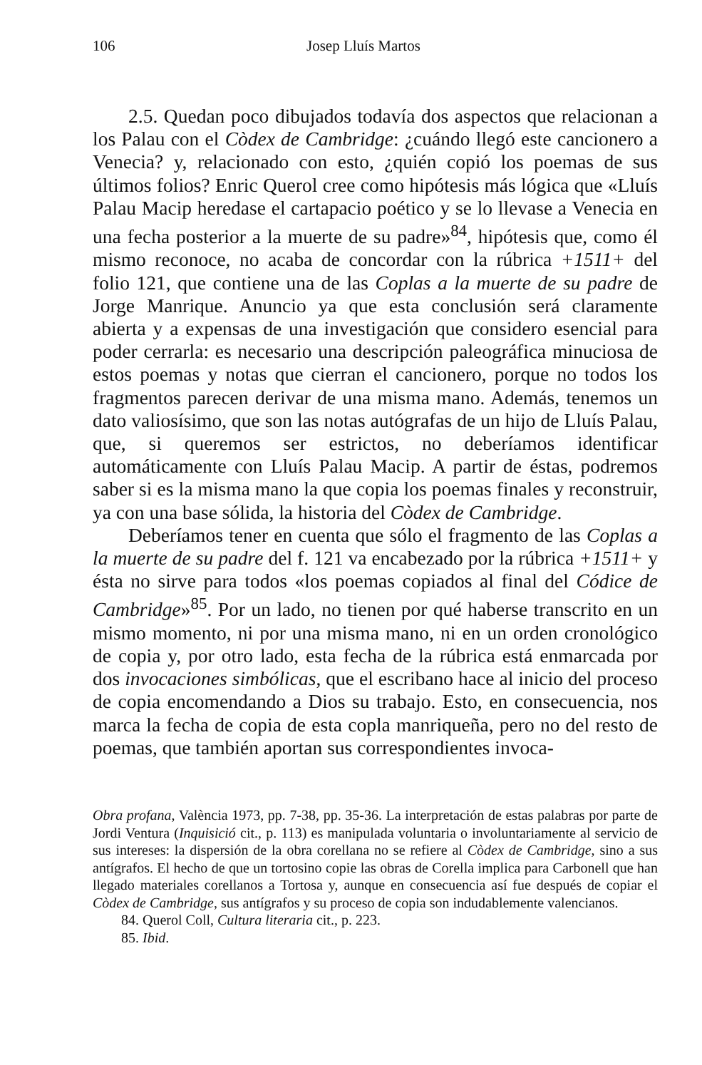106 Josep Lluís Martos
2.5. Quedan poco dibujados todavía dos aspectos que relacionan a los Palau con el Còdex de Cambridge: ¿cuándo llegó este cancionero a Venecia? y, relacionado con esto, ¿quién copió los poemas de sus últimos folios? Enric Querol cree como hipótesis más lógica que «Lluís Palau Macip heredase el cartapacio poético y se lo llevase a Venecia en una fecha posterior a la muerte de su padre»<sup>84</sup>, hipótesis que, como él mismo reconoce, no acaba de concordar con la rúbrica +1511+ del folio 121, que contiene una de las Coplas a la muerte de su padre de Jorge Manrique. Anuncio ya que esta conclusión será claramente abierta y a expensas de una investigación que considero esencial para poder cerrarla: es necesario una descripción paleográfica minuciosa de estos poemas y notas que cierran el cancionero, porque no todos los fragmentos parecen derivar de una misma mano. Además, tenemos un dato valiosísimo, que son las notas autógrafas de un hijo de Lluís Palau, que, si queremos ser estrictos, no deberíamos identificar automáticamente con Lluís Palau Macip. A partir de éstas, podremos saber si es la misma mano la que copia los poemas finales y reconstruir, ya con una base sólida, la historia del Còdex de Cambridge.
Deberíamos tener en cuenta que sólo el fragmento de las Coplas a la muerte de su padre del f. 121 va encabezado por la rúbrica +1511+ y ésta no sirve para todos «los poemas copiados al final del Códice de Cambridge»<sup>85</sup>. Por un lado, no tienen por qué haberse transcrito en un mismo momento, ni por una misma mano, ni en un orden cronológico de copia y, por otro lado, esta fecha de la rúbrica está enmarcada por dos invocaciones simbólicas, que el escribano hace al inicio del proceso de copia encomendando a Dios su trabajo. Esto, en consecuencia, nos marca la fecha de copia de esta copla manriqueña, pero no del resto de poemas, que también aportan sus correspondientes invoca-
Obra profana, València 1973, pp. 7-38, pp. 35-36. La interpretación de estas palabras por parte de Jordi Ventura (Inquisició cit., p. 113) es manipulada voluntaria o involuntariamente al servicio de sus intereses: la dispersión de la obra corellana no se refiere al Còdex de Cambridge, sino a sus antígrafos. El hecho de que un tortosino copie las obras de Corella implica para Carbonell que han llegado materiales corellanos a Tortosa y, aunque en consecuencia así fue después de copiar el Còdex de Cambridge, sus antígrafos y su proceso de copia son indudablemente valencianos.
84. Querol Coll, Cultura literaria cit., p. 223.
85. Ibid.